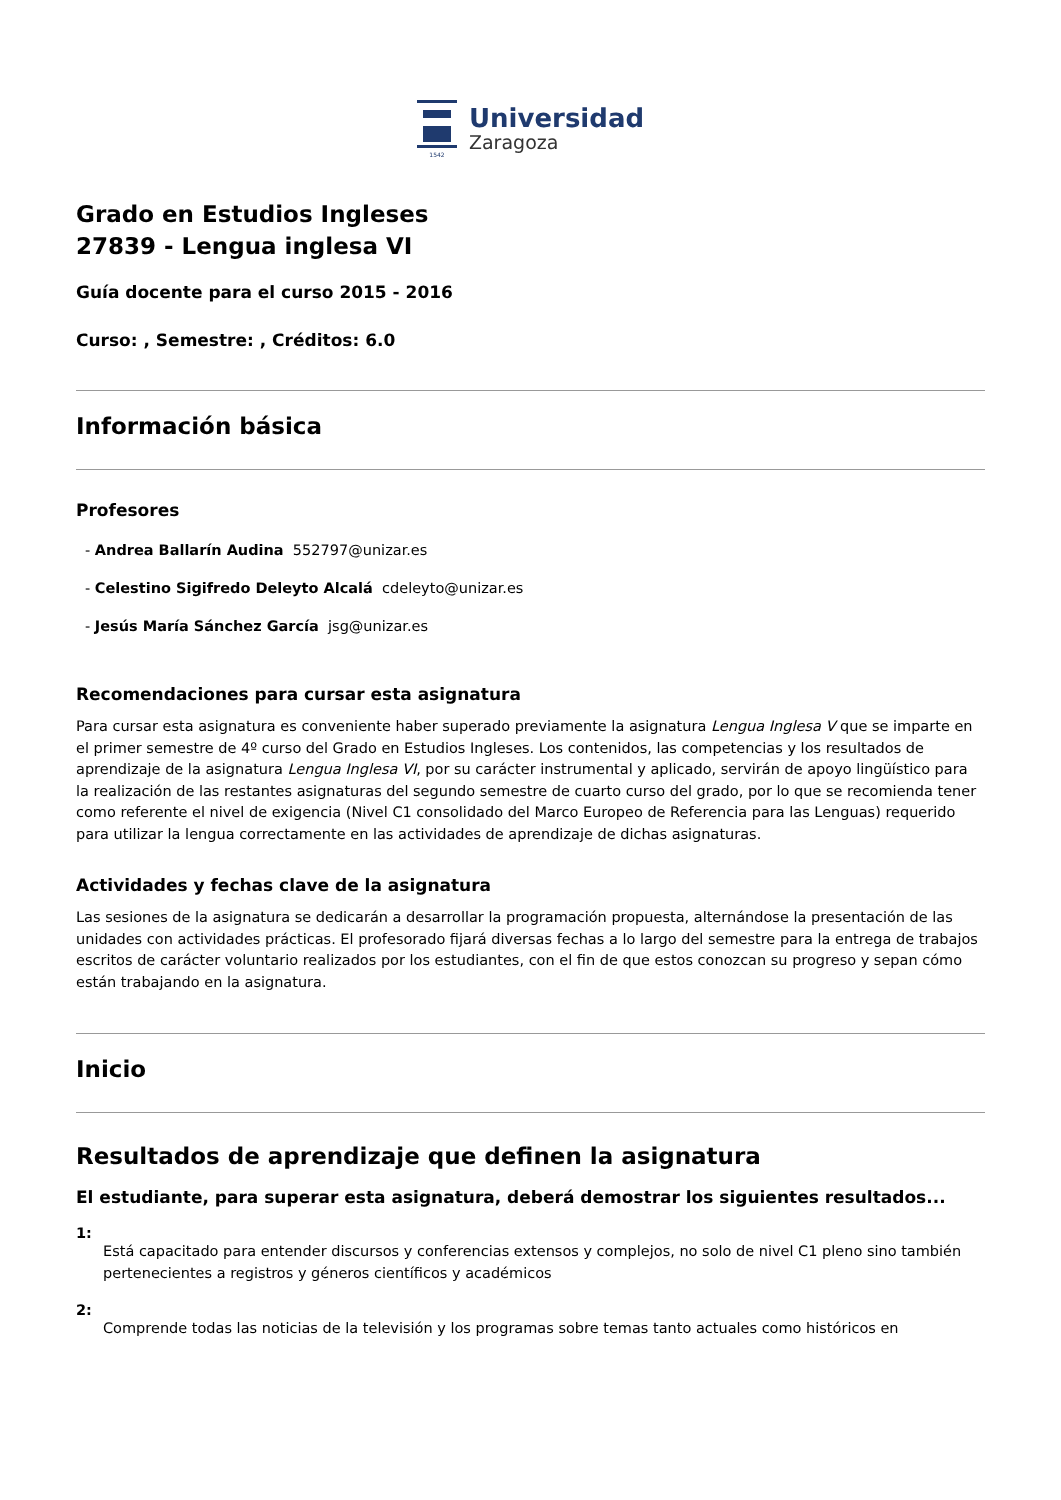1542
Universidad
Zaragoza
Grado en Estudios Ingleses
27839 - Lengua inglesa VI
Guía docente para el curso 2015 - 2016
Curso: , Semestre: , Créditos: 6.0
Información básica
Profesores
- Andrea Ballarín Audina 552797@unizar.es
- Celestino Sigifredo Deleyto Alcalá cdeleyto@unizar.es
- Jesús María Sánchez García jsg@unizar.es
Recomendaciones para cursar esta asignatura
Para cursar esta asignatura es conveniente haber superado previamente la asignatura Lengua Inglesa V que se imparte en el primer semestre de 4º curso del Grado en Estudios Ingleses. Los contenidos, las competencias y los resultados de aprendizaje de la asignatura Lengua Inglesa VI, por su carácter instrumental y aplicado, servirán de apoyo lingüístico para la realización de las restantes asignaturas del segundo semestre de cuarto curso del grado, por lo que se recomienda tener como referente el nivel de exigencia (Nivel C1 consolidado del Marco Europeo de Referencia para las Lenguas) requerido para utilizar la lengua correctamente en las actividades de aprendizaje de dichas asignaturas.
Actividades y fechas clave de la asignatura
Las sesiones de la asignatura se dedicarán a desarrollar la programación propuesta, alternándose la presentación de las unidades con actividades prácticas. El profesorado fijará diversas fechas a lo largo del semestre para la entrega de trabajos escritos de carácter voluntario realizados por los estudiantes, con el fin de que estos conozcan su progreso y sepan cómo están trabajando en la asignatura.
Inicio
Resultados de aprendizaje que definen la asignatura
El estudiante, para superar esta asignatura, deberá demostrar los siguientes resultados...
1:
Está capacitado para entender discursos y conferencias extensos y complejos, no solo de nivel C1 pleno sino también pertenecientes a registros y géneros científicos y académicos
2:
Comprende todas las noticias de la televisión y los programas sobre temas tanto actuales como históricos en